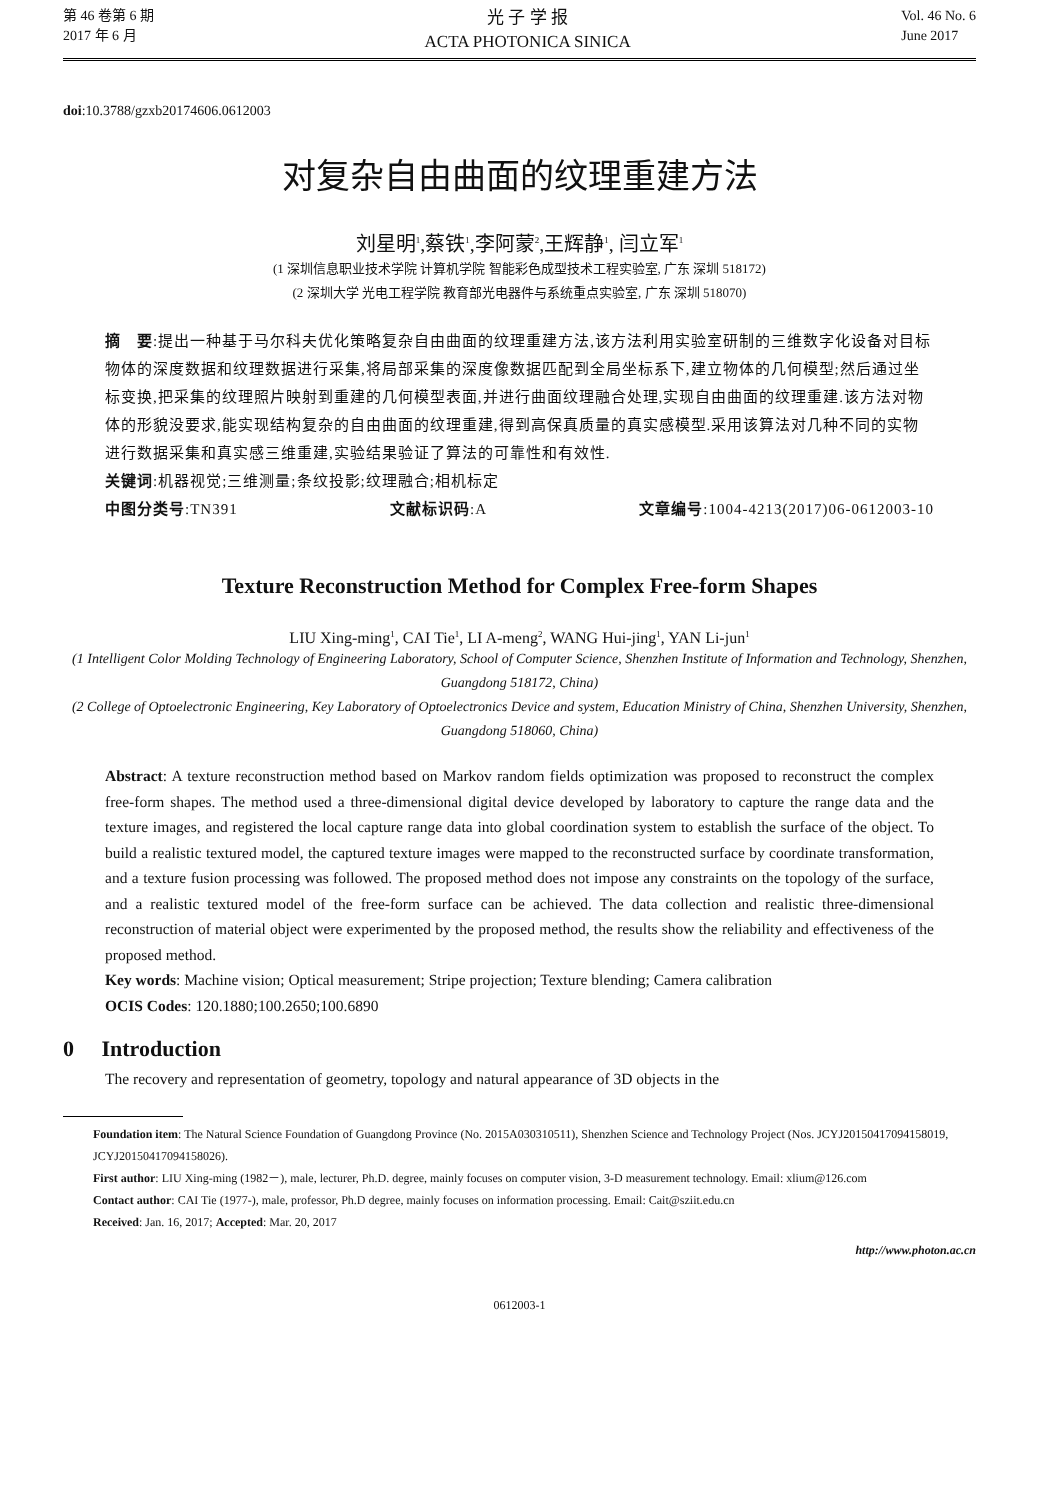第 46 卷第 6 期
2017 年 6 月
光 子 学 报
ACTA PHOTONICA SINICA
Vol. 46 No. 6
June 2017
doi:10.3788/gzxb20174606.0612003
对复杂自由曲面的纹理重建方法
刘星明<sup>1</sup>,蔡铁<sup>1</sup>,李阿蒙<sup>2</sup>,王辉静<sup>1</sup>, 闫立军<sup>1</sup>
(1 深圳信息职业技术学院 计算机学院 智能彩色成型技术工程实验室, 广东 深圳 518172)
(2 深圳大学 光电工程学院 教育部光电器件与系统重点实验室, 广东 深圳 518070)
摘　要:提出一种基于马尔科夫优化策略复杂自由曲面的纹理重建方法,该方法利用实验室研制的三维数字化设备对目标物体的深度数据和纹理数据进行采集,将局部采集的深度像数据匹配到全局坐标系下,建立物体的几何模型;然后通过坐标变换,把采集的纹理照片映射到重建的几何模型表面,并进行曲面纹理融合处理,实现自由曲面的纹理重建.该方法对物体的形貌没要求,能实现结构复杂的自由曲面的纹理重建,得到高保真质量的真实感模型.采用该算法对几种不同的实物进行数据采集和真实感三维重建,实验结果验证了算法的可靠性和有效性.
关键词:机器视觉;三维测量;条纹投影;纹理融合;相机标定
中图分类号:TN391 文献标识码:A 文章编号:1004-4213(2017)06-0612003-10
Texture Reconstruction Method for Complex Free-form Shapes
LIU Xing-ming<sup>1</sup>, CAI Tie<sup>1</sup>, LI A-meng<sup>2</sup>, WANG Hui-jing<sup>1</sup>, YAN Li-jun<sup>1</sup>
(1 Intelligent Color Molding Technology of Engineering Laboratory, School of Computer Science, Shenzhen Institute of Information and Technology, Shenzhen, Guangdong 518172, China)
(2 College of Optoelectronic Engineering, Key Laboratory of Optoelectronics Device and system, Education Ministry of China, Shenzhen University, Shenzhen, Guangdong 518060, China)
Abstract: A texture reconstruction method based on Markov random fields optimization was proposed to reconstruct the complex free-form shapes. The method used a three-dimensional digital device developed by laboratory to capture the range data and the texture images, and registered the local capture range data into global coordination system to establish the surface of the object. To build a realistic textured model, the captured texture images were mapped to the reconstructed surface by coordinate transformation, and a texture fusion processing was followed. The proposed method does not impose any constraints on the topology of the surface, and a realistic textured model of the free-form surface can be achieved. The data collection and realistic three-dimensional reconstruction of material object were experimented by the proposed method, the results show the reliability and effectiveness of the proposed method.
Key words: Machine vision; Optical measurement; Stripe projection; Texture blending; Camera calibration
OCIS Codes: 120.1880;100.2650;100.6890
0 Introduction
The recovery and representation of geometry, topology and natural appearance of 3D objects in the
Foundation item: The Natural Science Foundation of Guangdong Province (No. 2015A030310511), Shenzhen Science and Technology Project (Nos. JCYJ20150417094158019, JCYJ20150417094158026).
First author: LIU Xing-ming (1982－), male, lecturer, Ph.D. degree, mainly focuses on computer vision, 3-D measurement technology. Email: xlium@126.com
Contact author: CAI Tie (1977-), male, professor, Ph.D degree, mainly focuses on information processing. Email: Cait@sziit.edu.cn
Received: Jan. 16, 2017; Accepted: Mar. 20, 2017
http://www.photon.ac.cn
0612003-1